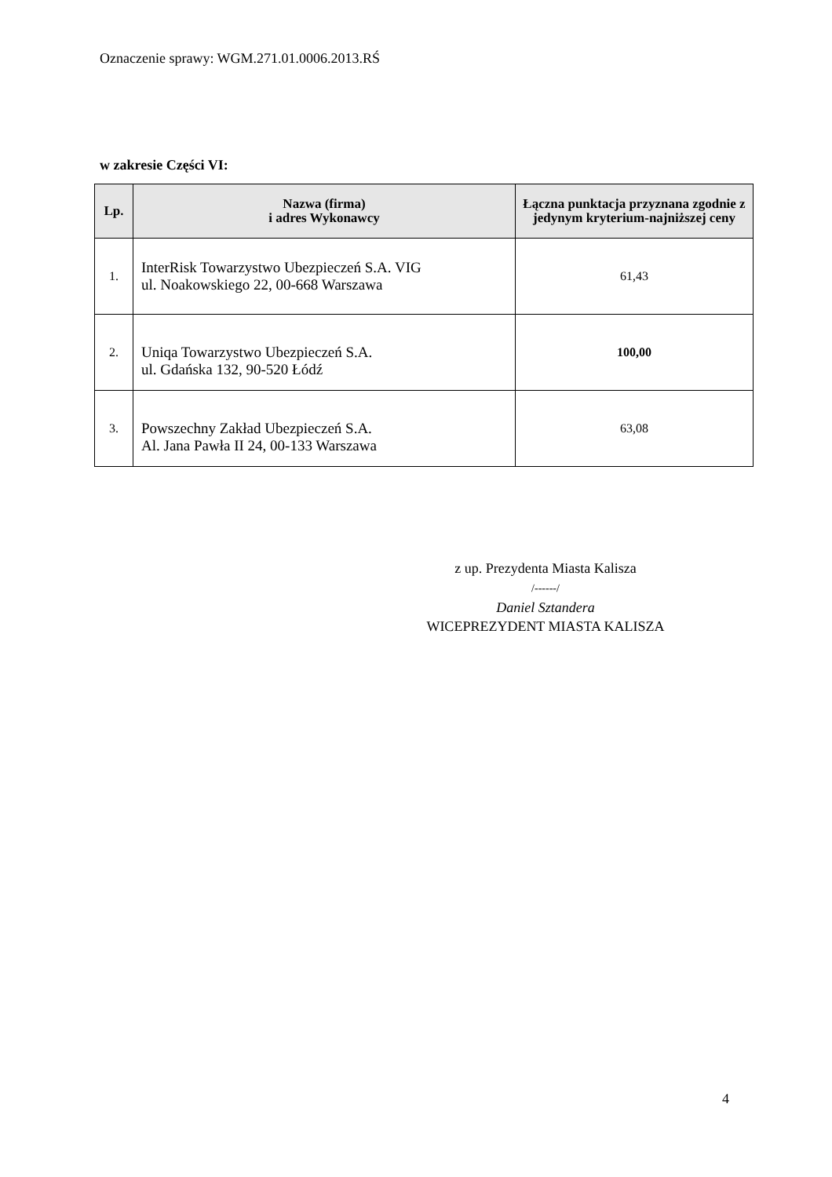Oznaczenie sprawy: WGM.271.01.0006.2013.RŚ
w zakresie Części VI:
| Lp. | Nazwa (firma) i adres Wykonawcy | Łączna punktacja przyznana zgodnie z jedynym kryterium-najniższej ceny |
| --- | --- | --- |
| 1. | InterRisk Towarzystwo Ubezpieczeń S.A. VIG ul. Noakowskiego 22, 00-668 Warszawa | 61,43 |
| 2. | Uniqa Towarzystwo Ubezpieczeń S.A. ul. Gdańska 132, 90-520 Łódź | 100,00 |
| 3. | Powszechny Zakład Ubezpieczeń S.A. Al. Jana Pawła II 24, 00-133 Warszawa | 63,08 |
z up. Prezydenta Miasta Kalisza
/------/
Daniel Sztandera
WICEPREZYDENT MIASTA KALISZA
4